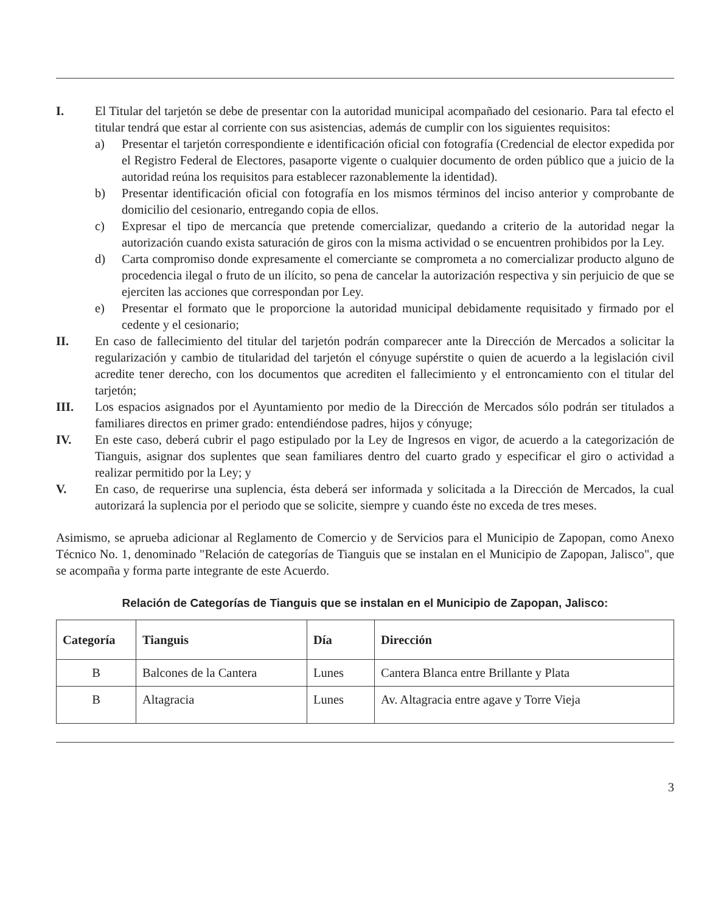I. El Titular del tarjetón se debe de presentar con la autoridad municipal acompañado del cesionario. Para tal efecto el titular tendrá que estar al corriente con sus asistencias, además de cumplir con los siguientes requisitos:
a) Presentar el tarjetón correspondiente e identificación oficial con fotografía (Credencial de elector expedida por el Registro Federal de Electores, pasaporte vigente o cualquier documento de orden público que a juicio de la autoridad reúna los requisitos para establecer razonablemente la identidad).
b) Presentar identificación oficial con fotografía en los mismos términos del inciso anterior y comprobante de domicilio del cesionario, entregando copia de ellos.
c) Expresar el tipo de mercancía que pretende comercializar, quedando a criterio de la autoridad negar la autorización cuando exista saturación de giros con la misma actividad o se encuentren prohibidos por la Ley.
d) Carta compromiso donde expresamente el comerciante se comprometa a no comercializar producto alguno de procedencia ilegal o fruto de un ilícito, so pena de cancelar la autorización respectiva y sin perjuicio de que se ejerciten las acciones que correspondan por Ley.
e) Presentar el formato que le proporcione la autoridad municipal debidamente requisitado y firmado por el cedente y el cesionario;
II. En caso de fallecimiento del titular del tarjetón podrán comparecer ante la Dirección de Mercados a solicitar la regularización y cambio de titularidad del tarjetón el cónyuge supérstite o quien de acuerdo a la legislación civil acredite tener derecho, con los documentos que acrediten el fallecimiento y el entroncamiento con el titular del tarjetón;
III. Los espacios asignados por el Ayuntamiento por medio de la Dirección de Mercados sólo podrán ser titulados a familiares directos en primer grado: entendiéndose padres, hijos y cónyuge;
IV. En este caso, deberá cubrir el pago estipulado por la Ley de Ingresos en vigor, de acuerdo a la categorización de Tianguis, asignar dos suplentes que sean familiares dentro del cuarto grado y especificar el giro o actividad a realizar permitido por la Ley; y
V. En caso, de requerirse una suplencia, ésta deberá ser informada y solicitada a la Dirección de Mercados, la cual autorizará la suplencia por el periodo que se solicite, siempre y cuando éste no exceda de tres meses.
Asimismo, se aprueba adicionar al Reglamento de Comercio y de Servicios para el Municipio de Zapopan, como Anexo Técnico No. 1, denominado "Relación de categorías de Tianguis que se instalan en el Municipio de Zapopan, Jalisco", que se acompaña y forma parte integrante de este Acuerdo.
Relación de Categorías de Tianguis que se instalan en el Municipio de Zapopan, Jalisco:
| Categoría | Tianguis | Día | Dirección |
| --- | --- | --- | --- |
| B | Balcones de la Cantera | Lunes | Cantera Blanca entre Brillante y Plata |
| B | Altagracia | Lunes | Av. Altagracia entre agave y Torre Vieja |
3